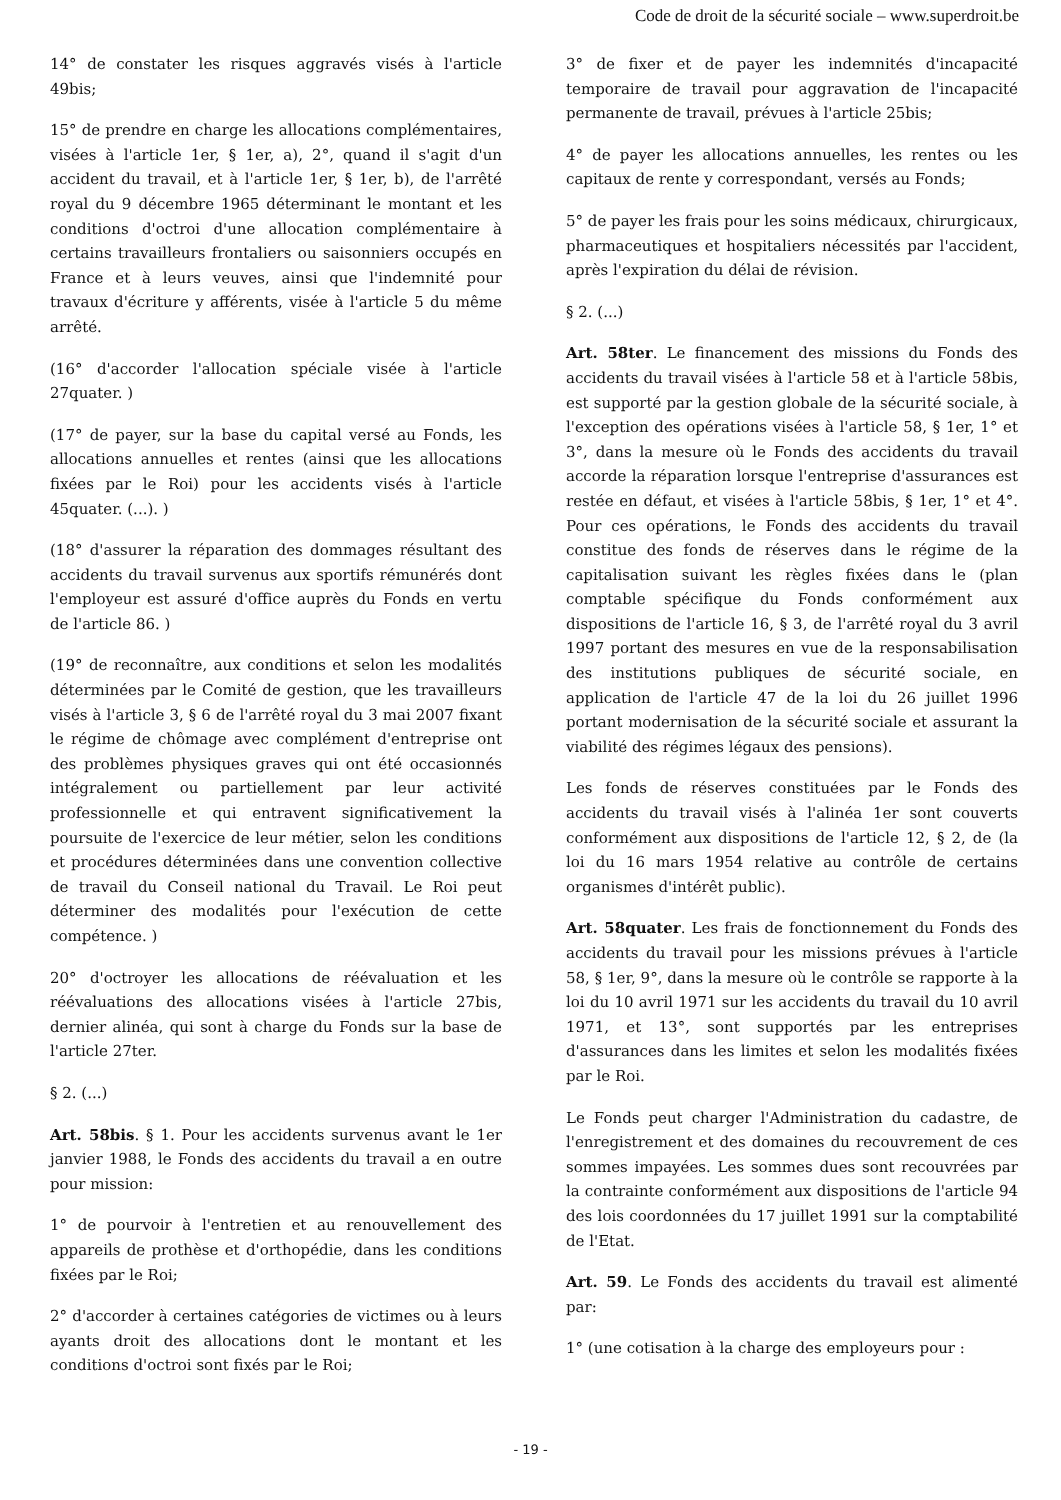Code de droit de la sécurité sociale – www.superdroit.be
14° de constater les risques aggravés visés à l'article 49bis;
15° de prendre en charge les allocations complémentaires, visées à l'article 1er, § 1er, a), 2°, quand il s'agit d'un accident du travail, et à l'article 1er, § 1er, b), de l'arrêté royal du 9 décembre 1965 déterminant le montant et les conditions d'octroi d'une allocation complémentaire à certains travailleurs frontaliers ou saisonniers occupés en France et à leurs veuves, ainsi que l'indemnité pour travaux d'écriture y afférents, visée à l'article 5 du même arrêté.
(16° d'accorder l'allocation spéciale visée à l'article 27quater. )
(17° de payer, sur la base du capital versé au Fonds, les allocations annuelles et rentes (ainsi que les allocations fixées par le Roi) pour les accidents visés à l'article 45quater. (...). )
(18° d'assurer la réparation des dommages résultant des accidents du travail survenus aux sportifs rémunérés dont l'employeur est assuré d'office auprès du Fonds en vertu de l'article 86. )
(19° de reconnaître, aux conditions et selon les modalités déterminées par le Comité de gestion, que les travailleurs visés à l'article 3, § 6 de l'arrêté royal du 3 mai 2007 fixant le régime de chômage avec complément d'entreprise ont des problèmes physiques graves qui ont été occasionnés intégralement ou partiellement par leur activité professionnelle et qui entravent significativement la poursuite de l'exercice de leur métier, selon les conditions et procédures déterminées dans une convention collective de travail du Conseil national du Travail. Le Roi peut déterminer des modalités pour l'exécution de cette compétence. )
20° d'octroyer les allocations de réévaluation et les réévaluations des allocations visées à l'article 27bis, dernier alinéa, qui sont à charge du Fonds sur la base de l'article 27ter.
§ 2. (...)
Art. 58bis. § 1. Pour les accidents survenus avant le 1er janvier 1988, le Fonds des accidents du travail a en outre pour mission:
1° de pourvoir à l'entretien et au renouvellement des appareils de prothèse et d'orthopédie, dans les conditions fixées par le Roi;
2° d'accorder à certaines catégories de victimes ou à leurs ayants droit des allocations dont le montant et les conditions d'octroi sont fixés par le Roi;
3° de fixer et de payer les indemnités d'incapacité temporaire de travail pour aggravation de l'incapacité permanente de travail, prévues à l'article 25bis;
4° de payer les allocations annuelles, les rentes ou les capitaux de rente y correspondant, versés au Fonds;
5° de payer les frais pour les soins médicaux, chirurgicaux, pharmaceutiques et hospitaliers nécessités par l'accident, après l'expiration du délai de révision.
§ 2. (...)
Art. 58ter. Le financement des missions du Fonds des accidents du travail visées à l'article 58 et à l'article 58bis, est supporté par la gestion globale de la sécurité sociale, à l'exception des opérations visées à l'article 58, § 1er, 1° et 3°, dans la mesure où le Fonds des accidents du travail accorde la réparation lorsque l'entreprise d'assurances est restée en défaut, et visées à l'article 58bis, § 1er, 1° et 4°. Pour ces opérations, le Fonds des accidents du travail constitue des fonds de réserves dans le régime de la capitalisation suivant les règles fixées dans le (plan comptable spécifique du Fonds conformément aux dispositions de l'article 16, § 3, de l'arrêté royal du 3 avril 1997 portant des mesures en vue de la responsabilisation des institutions publiques de sécurité sociale, en application de l'article 47 de la loi du 26 juillet 1996 portant modernisation de la sécurité sociale et assurant la viabilité des régimes légaux des pensions).
Les fonds de réserves constituées par le Fonds des accidents du travail visés à l'alinéa 1er sont couverts conformément aux dispositions de l'article 12, § 2, de (la loi du 16 mars 1954 relative au contrôle de certains organismes d'intérêt public).
Art. 58quater. Les frais de fonctionnement du Fonds des accidents du travail pour les missions prévues à l'article 58, § 1er, 9°, dans la mesure où le contrôle se rapporte à la loi du 10 avril 1971 sur les accidents du travail du 10 avril 1971, et 13°, sont supportés par les entreprises d'assurances dans les limites et selon les modalités fixées par le Roi.
Le Fonds peut charger l'Administration du cadastre, de l'enregistrement et des domaines du recouvrement de ces sommes impayées. Les sommes dues sont recouvrées par la contrainte conformément aux dispositions de l'article 94 des lois coordonnées du 17 juillet 1991 sur la comptabilité de l'Etat.
Art. 59. Le Fonds des accidents du travail est alimenté par:
1° (une cotisation à la charge des employeurs pour :
- 19 -